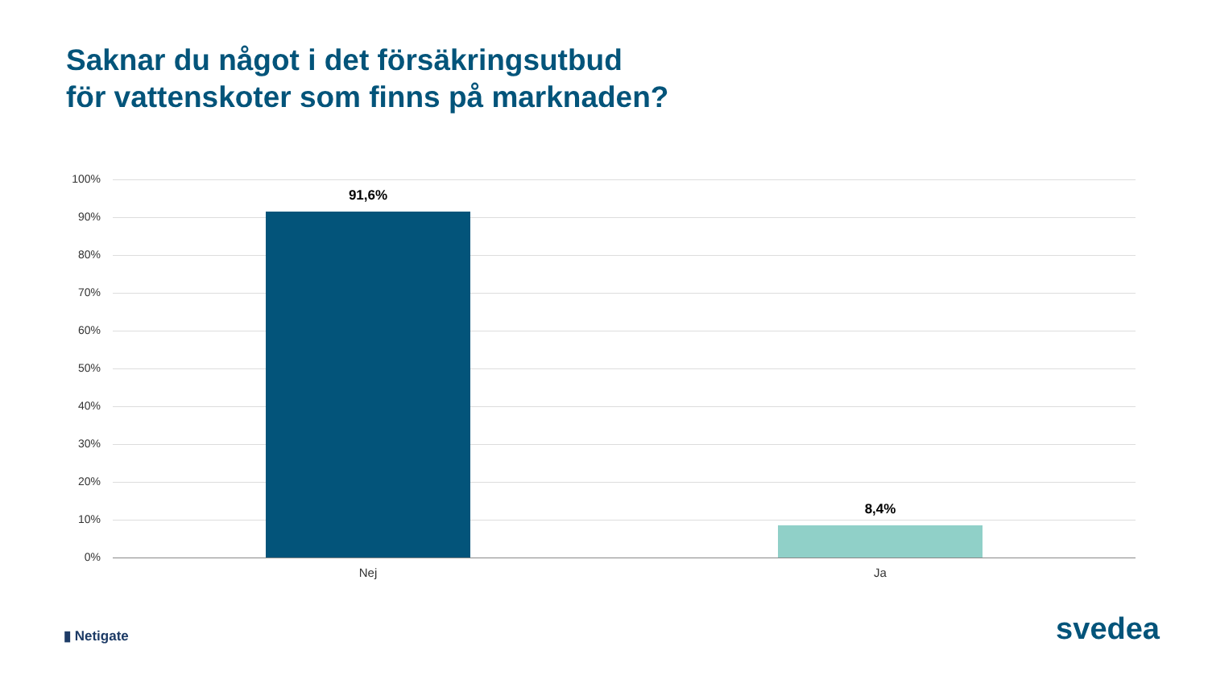Saknar du något i det försäkringsutbud
för vattenskoter som finns på marknaden?
100%
90%
80%
70%
60%
50%
40%
30%
20%
10%
0%
91,6%
8,4%
Nej Ja
▮ Netigate svedea